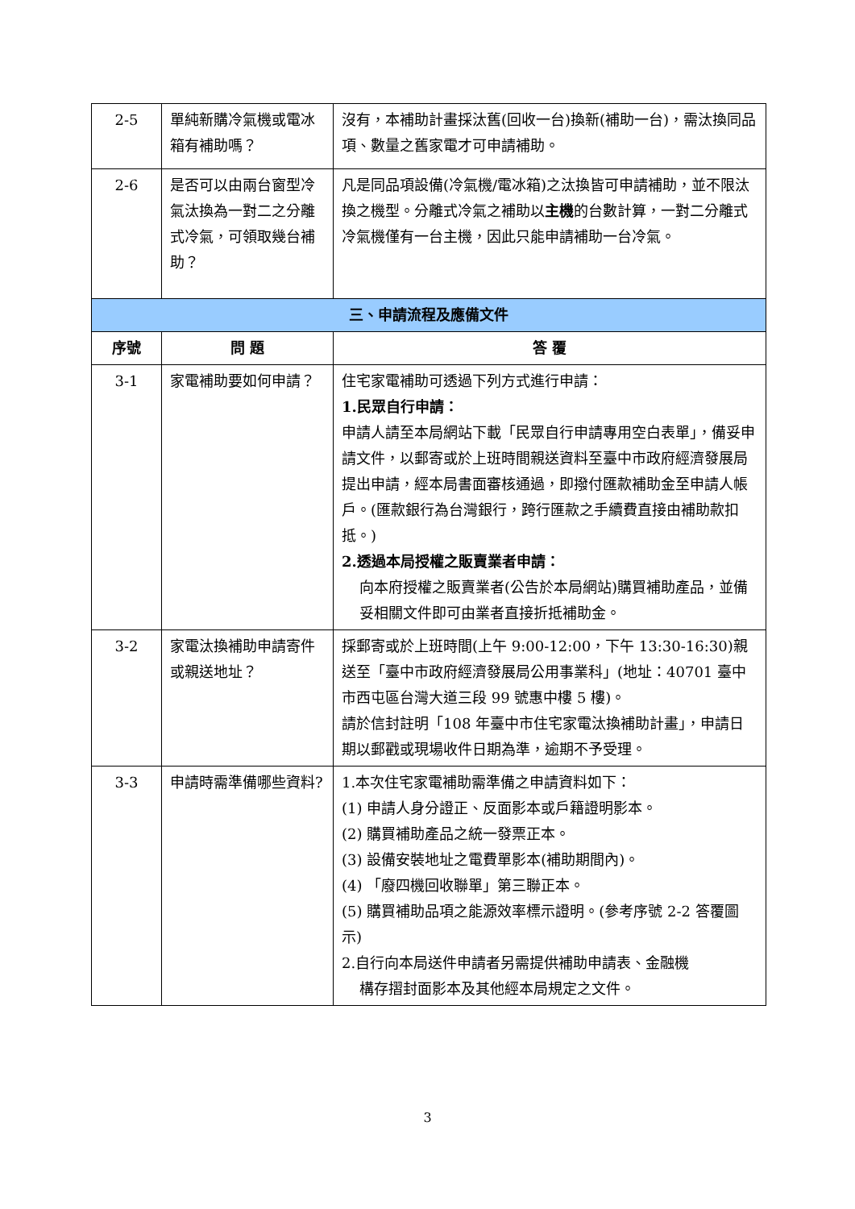| 2-5 | 單純新購冷氣機或電冰箱有補助嗎？ | 沒有，本補助計畫採汰舊(回收一台)換新(補助一台)，需汰換同品項、數量之舊家電才可申請補助。 |
| 2-6 | 是否可以由兩台窗型冷氣汰換為一對二之分離式冷氣，可領取幾台補助？ | 凡是同品項設備(冷氣機/電冰箱)之汰換皆可申請補助，並不限汰換之機型。分離式冷氣之補助以 主機 的台數計算，一對二分離式冷氣機僅有一台主機，因此只能申請補助一台冷氣。 |
| 三、申請流程及應備文件 | | |
| 序號 | 問 題 | 答 覆 |
| 3-1 | 家電補助要如何申請？ | 住宅家電補助可透過下列方式進行申請： 1.民眾自行申請： 申請人請至本局網站下載「民眾自行申請專用空白表單」，備妥申請文件，以郵寄或於上班時間親送資料至臺中市政府經濟發展局提出申請，經本局書面審核通過，即撥付匯款補助金至申請人帳戶。(匯款銀行為台灣銀行，跨行匯款之手續費直接由補助款扣抵。) 2.透過本局授權之販賣業者申請： 向本府授權之販賣業者(公告於本局網站)購買補助產品，並備妥相關文件即可由業者直接折抵補助金。 |
| 3-2 | 家電汰換補助申請寄件或親送地址？ | 採郵寄或於上班時間(上午 9:00-12:00，下午 13:30-16:30)親送至「臺中市政府經濟發展局公用事業科」(地址：40701 臺中市西屯區台灣大道三段 99 號惠中樓 5 樓)。 請於信封註明「108 年臺中市住宅家電汰換補助計畫」，申請日期以郵戳或現場收件日期為準，逾期不予受理。 |
| 3-3 | 申請時需準備哪些資料? | 1.本次住宅家電補助需準備之申請資料如下： (1) 申請人身分證正、反面影本或戶籍證明影本。 (2) 購買補助產品之統一發票正本。 (3) 設備安裝地址之電費單影本(補助期間內)。 (4) 「廢四機回收聯單」第三聯正本。 (5) 購買補助品項之能源效率標示證明。(參考序號 2-2 答覆圖示) 2.自行向本局送件申請者另需提供補助申請表、金融機 構存摺封面影本及其他經本局規定之文件。 |
3